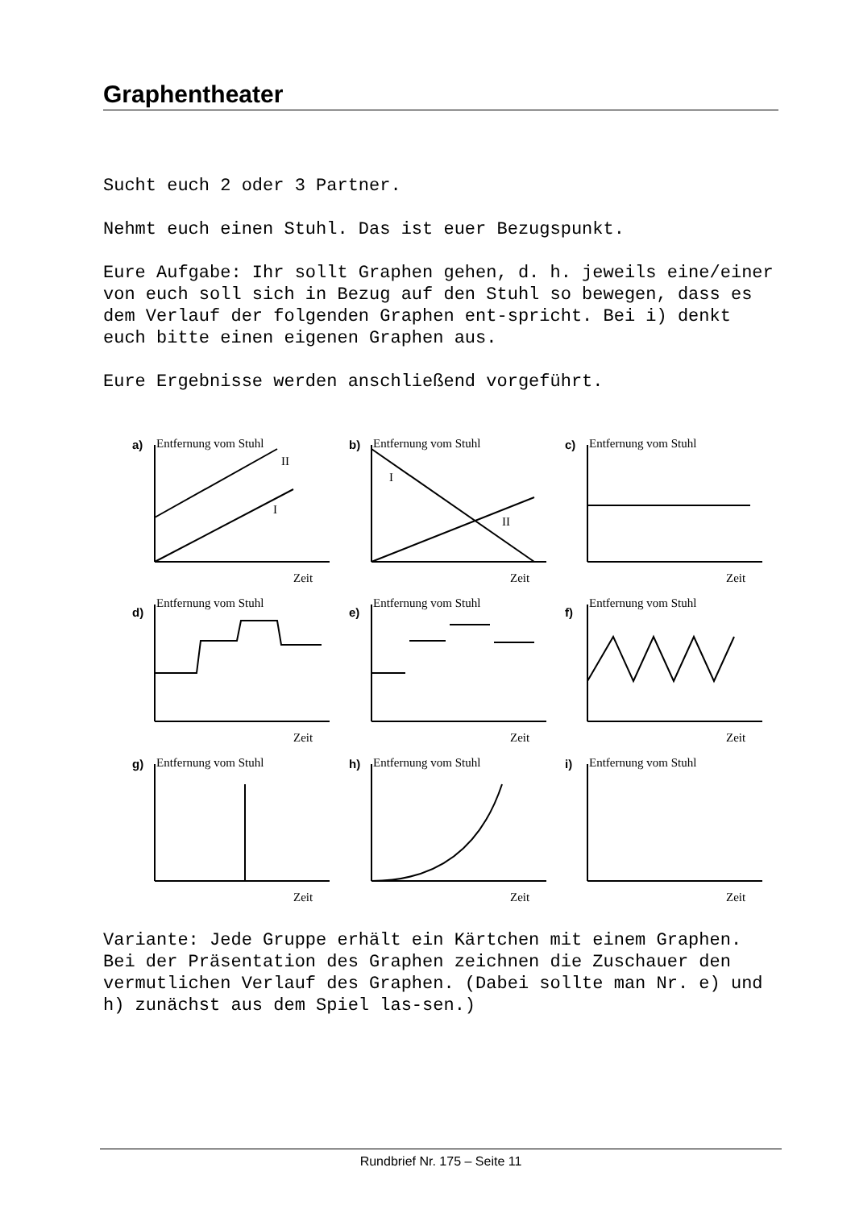Graphentheater
Sucht euch 2 oder 3 Partner.
Nehmt euch einen Stuhl. Das ist euer Bezugspunkt.
Eure Aufgabe: Ihr sollt Graphen gehen, d. h. jeweils eine/einer von euch soll sich in Bezug auf den Stuhl so bewegen, dass es dem Verlauf der folgenden Graphen ent-spricht. Bei i) denkt euch bitte einen eigenen Graphen aus.
Eure Ergebnisse werden anschließend vorgeführt.
a)
Entfernung vom Stuhl
I
II
Zeit
b)
Entfernung vom Stuhl
I
II
Zeit
c)
Entfernung vom Stuhl
Zeit
d)
Entfernung vom Stuhl
Zeit
e)
Entfernung vom Stuhl
Zeit
f)
Entfernung vom Stuhl
Zeit
g)
Entfernung vom Stuhl
Zeit
h)
Entfernung vom Stuhl
Zeit
i)
Entfernung vom Stuhl
Zeit
Variante: Jede Gruppe erhält ein Kärtchen mit einem Graphen. Bei der Präsentation des Graphen zeichnen die Zuschauer den vermutlichen Verlauf des Graphen. (Dabei sollte man Nr. e) und h) zunächst aus dem Spiel las-sen.)
Rundbrief Nr. 175 – Seite 11